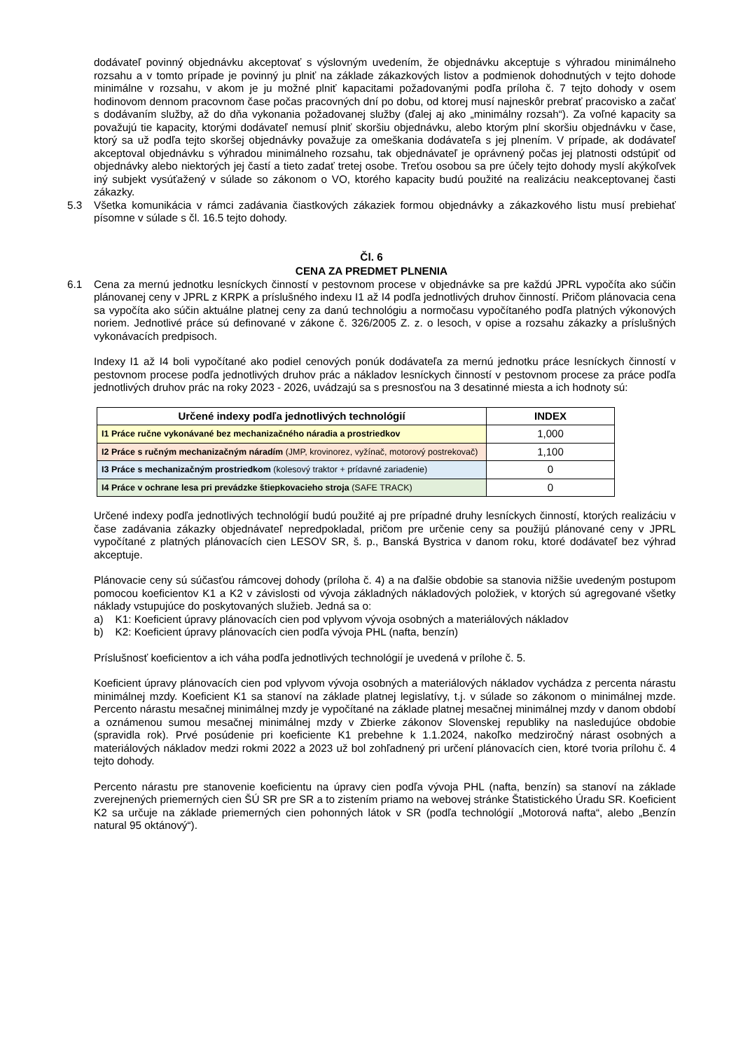dodávateľ povinný objednávku akceptovať s výslovným uvedením, že objednávku akceptuje s výhradou minimálneho rozsahu a v tomto prípade je povinný ju plniť na základe zákazkových listov a podmienok dohodnutých v tejto dohode minimálne v rozsahu, v akom je ju možné plniť kapacitami požadovanými podľa príloha č. 7 tejto dohody v osem hodinovom dennom pracovnom čase počas pracovných dní po dobu, od ktorej musí najneskôr prebrať pracovisko a začať s dodávaním služby, až do dňa vykonania požadovanej služby (ďalej aj ako „minimálny rozsah“). Za voľné kapacity sa považujú tie kapacity, ktorými dodávateľ nemusí plniť skoršiu objednávku, alebo ktorým plní skoršiu objednávku v čase, ktorý sa už podľa tejto skoršej objednávky považuje za omeškania dodávateľa s jej plnením. V prípade, ak dodávateľ akceptoval objednávku s výhradou minimálneho rozsahu, tak objednávateľ je oprávnený počas jej platnosti odstúpiť od objednávky alebo niektorých jej častí a tieto zadať tretej osobe. Treťou osobou sa pre účely tejto dohody myslí akýkoľvek iný subjekt vysúťažený v súlade so zákonom o VO, ktorého kapacity budú použité na realizáciu neakceptovanej časti zákazky.
5.3 Všetka komunikácia v rámci zadávania čiastkových zákaziek formou objednávky a zákazkového listu musí prebiehať písomne v súlade s čl. 16.5 tejto dohody.
Čl. 6
CENA ZA PREDMET PLNENIA
6.1 Cena za mernú jednotku lesníckych činností v pestovnom procese v objednávke sa pre každú JPRL vypočíta ako súčin plánovanej ceny v JPRL z KRPK a príslušného indexu I1 až I4 podľa jednotlivých druhov činností. Pričom plánovacia cena sa vypočíta ako súčin aktuálne platnej ceny za danú technológiu a normočasu vypočítaného podľa platných výkonových noriem. Jednotlivé práce sú definované v zákone č. 326/2005 Z. z. o lesoch, v opise a rozsahu zákazky a príslušných vykonávacích predpisoch.
Indexy I1 až I4 boli vypočítané ako podiel cenových ponúk dodávateľa za mernú jednotku práce lesníckych činností v pestovnom procese podľa jednotlivých druhov prác a nákladov lesníckych činností v pestovnom procese za práce podľa jednotlivých druhov prác na roky 2023 - 2026, uvádzajú sa s presnosťou na 3 desatinné miesta a ich hodnoty sú:
| Určené indexy podľa jednotlivých technológií | INDEX |
| --- | --- |
| I1 Práce ručne vykonávané bez mechanizačného náradia a prostriedkov | 1,000 |
| I2 Práce s ručným mechanizačným náradím (JMP, krovinorez, vyžínač, motorový postrekovač) | 1,100 |
| I3 Práce s mechanizačným prostriedkom (kolesový traktor + prídavné zariadenie) | 0 |
| I4 Práce v ochrane lesa pri prevádzke štiepkovacieho stroja (SAFE TRACK) | 0 |
Určené indexy podľa jednotlivých technológií budú použité aj pre prípadné druhy lesníckych činností, ktorých realizáciu v čase zadávania zákazky objednávateľ nepredpokladal, pričom pre určenie ceny sa použijú plánované ceny v JPRL vypočítané z platných plánovacích cien LESOV SR, š. p., Banská Bystrica v danom roku, ktoré dodávateľ bez výhrad akceptuje.
Plánovacie ceny sú súčasťou rámcovej dohody (príloha č. 4) a na ďalšie obdobie sa stanovia nižšie uvedeným postupom pomocou koeficientov K1 a K2 v závislosti od vývoja základných nákladových položiek, v ktorých sú agregované všetky náklady vstupujúce do poskytovaných služieb. Jedná sa o:
a) K1: Koeficient úpravy plánovacích cien pod vplyvom vývoja osobných a materiálových nákladov
b) K2: Koeficient úpravy plánovacích cien podľa vývoja PHL (nafta, benzín)
Príslušnosť koeficientov a ich váha podľa jednotlivých technológií je uvedená v prílohe č. 5.
Koeficient úpravy plánovacích cien pod vplyvom vývoja osobných a materiálových nákladov vychádza z percenta nárastu minimálnej mzdy. Koeficient K1 sa stanoví na základe platnej legislatívy, t.j. v súlade so zákonom o minimálnej mzde. Percento nárastu mesačnej minimálnej mzdy je vypočítané na základe platnej mesačnej minimálnej mzdy v danom období a oznámenou sumou mesačnej minimálnej mzdy v Zbierke zákonov Slovenskej republiky na nasledujúce obdobie (spravidla rok). Prvé posúdenie pri koeficiente K1 prebehne k 1.1.2024, nakoľko medziročný nárast osobných a materiálových nákladov medzi rokmi 2022 a 2023 už bol zohľadnený pri určení plánovacích cien, ktoré tvoria prílohu č. 4 tejto dohody.
Percento nárastu pre stanovenie koeficientu na úpravy cien podľa vývoja PHL (nafta, benzín) sa stanoví na základe zverejnených priemerných cien ŠÚ SR pre SR a to zistením priamo na webovej stránke Štatistického Úradu SR. Koeficient K2 sa určuje na základe priemerných cien pohonných látok v SR (podľa technológií „Motorová nafta“, alebo „Benzín natural 95 oktánový“).